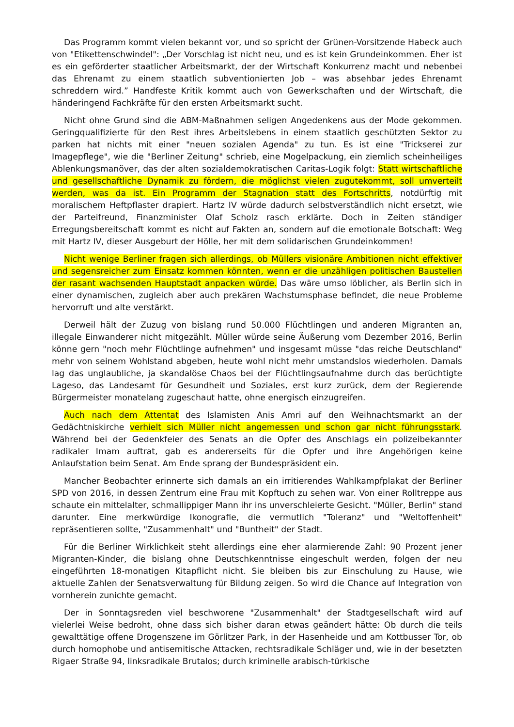Das Programm kommt vielen bekannt vor, und so spricht der Grünen-Vorsitzende Habeck auch von "Etikettenschwindel": „Der Vorschlag ist nicht neu, und es ist kein Grundeinkommen. Eher ist es ein geförderter staatlicher Arbeitsmarkt, der der Wirtschaft Konkurrenz macht und nebenbei das Ehrenamt zu einem staatlich subventionierten Job – was absehbar jedes Ehrenamt schreddern wird.” Handfeste Kritik kommt auch von Gewerk­schaften und der Wirtschaft, die händeringend Fachkräfte für den ersten Arbeitsmarkt sucht.
Nicht ohne Grund sind die ABM-Maßnahmen seligen Angedenkens aus der Mode ge­kommen. Geringqualifizierte für den Rest ihres Arbeitslebens in einem staatlich geschützten Sektor zu parken hat nichts mit einer "neuen sozialen Agenda" zu tun. Es ist eine "Trickserei zur Imagepflege", wie die "Berliner Zeitung" schrieb, eine Mogelpackung, ein ziemlich scheinheiliges Ablenkungsmanöver, das der alten sozialdemokratischen Caritas-Logik folgt: Statt wirtschaftliche und gesellschaftliche Dynamik zu fördern, die möglichst vielen zugutekommt, soll umverteilt werden, was da ist. Ein Programm der Stagnation statt des Fortschritts, notdürftig mit moralischem Heftpflaster drapiert. Hartz IV würde dadurch selbstverständlich nicht ersetzt, wie der Parteifreund, Finanzminister Olaf Scholz rasch erklärte. Doch in Zeiten ständiger Erregungsbereitschaft kommt es nicht auf Fakten an, sondern auf die emotionale Botschaft: Weg mit Hartz IV, dieser Ausgeburt der Hölle, her mit dem solidarischen Grundeinkommen!
Nicht wenige Berliner fragen sich allerdings, ob Müllers visionäre Ambitionen nicht effek­tiver und segensreicher zum Einsatz kommen könnten, wenn er die unzähligen politischen Baustellen der rasant wachsenden Hauptstadt anpacken würde. Das wäre umso löblicher, als Berlin sich in einer dynamischen, zugleich aber auch prekären Wachstumsphase befindet, die neue Probleme hervorruft und alte verstärkt.
Derweil hält der Zuzug von bislang rund 50.000 Flüchtlingen und anderen Migranten an, illegale Einwanderer nicht mitgezählt. Müller würde seine Äußerung vom Dezember 2016, Berlin könne gern "noch mehr Flüchtlinge aufnehmen" und insgesamt müsse "das reiche Deutschland" mehr von seinem Wohlstand abgeben, heute wohl nicht mehr umstandslos wiederholen. Damals lag das unglaubliche, ja skandalöse Chaos bei der Flüchtlingsaufnahme durch das berüchtigte Lageso, das Landesamt für Gesundheit und Soziales, erst kurz zurück, dem der Regierende Bürgermeister monatelang zugeschaut hatte, ohne energisch einzu­greifen.
Auch nach dem Attentat des Islamisten Anis Amri auf den Weihnachtsmarkt an der Gedächtniskirche verhielt sich Müller nicht angemessen und schon gar nicht führungsstark. Während bei der Gedenkfeier des Senats an die Opfer des Anschlags ein polizeibekannter radikaler Imam auftrat, gab es andererseits für die Opfer und ihre Angehörigen keine Anlaufstation beim Senat. Am Ende sprang der Bundespräsident ein.
Mancher Beobachter erinnerte sich damals an ein irritierendes Wahlkampfplakat der Berliner SPD von 2016, in dessen Zentrum eine Frau mit Kopftuch zu sehen war. Von einer Rolltreppe aus schaute ein mittelalter, schmallippiger Mann ihr ins unverschleierte Gesicht. "Müller, Berlin" stand darunter. Eine merkwürdige Ikonografie, die vermutlich "Toleranz" und "Weltoffenheit" repräsentieren sollte, "Zusammenhalt" und "Buntheit" der Stadt.
Für die Berliner Wirklichkeit steht allerdings eine eher alarmierende Zahl: 90 Prozent jener Migranten-Kinder, die bislang ohne Deutschkenntnisse eingeschult werden, folgen der neu eingeführten 18-monatigen Kitapflicht nicht. Sie bleiben bis zur Einschulung zu Hause, wie aktuelle Zahlen der Senatsverwaltung für Bildung zeigen. So wird die Chance auf Integration von vornherein zunichte gemacht.
Der in Sonntagsreden viel beschworene "Zusammenhalt" der Stadtgesellschaft wird auf vielerlei Weise bedroht, ohne dass sich bisher daran etwas geändert hätte: Ob durch die teils gewalttätige offene Drogenszene im Görlitzer Park, in der Hasenheide und am Kottbusser Tor, ob durch homophobe und antisemitische Attacken, rechtsradikale Schläger und, wie in der besetzten Rigaer Straße 94, linksradikale Brutalos; durch kriminelle arabisch-türkische